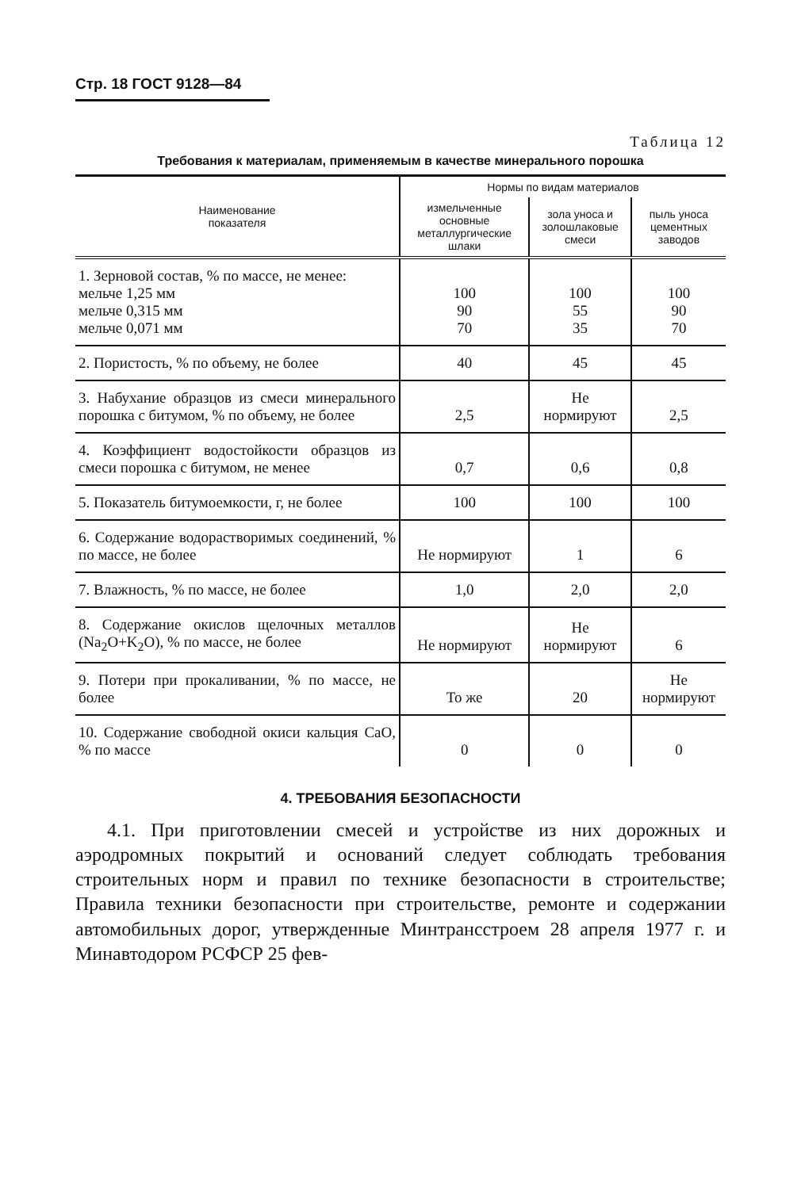Стр. 18 ГОСТ 9128—84
Таблица 12
Требования к материалам, применяемым в качестве минерального порошка
| Наименование показателя | Нормы по видам материалов | | |
| --- | --- | --- | --- |
| | измельченные основные металлургические шлаки | зола уноса и золошлаковые смеси | пыль уноса цементных заводов |
| 1. Зерновой состав, % по массе, не менее: мельче 1,25 мм мельче 0,315 мм мельче 0,071 мм | 100 90 70 | 100 55 35 | 100 90 70 |
| 2. Пористость, % по объему, не более | 40 | 45 | 45 |
| 3. Набухание образцов из смеси минерального порошка с битумом, % по объему, не более | 2,5 | Не нормируют | 2,5 |
| 4. Коэффициент водостойкости образцов из смеси порошка с битумом, не менее | 0,7 | 0,6 | 0,8 |
| 5. Показатель битумоемкости, г, не более | 100 | 100 | 100 |
| 6. Содержание водорастворимых соединений, % по массе, не более | Не нормируют | 1 | 6 |
| 7. Влажность, % по массе, не более | 1,0 | 2,0 | 2,0 |
| 8. Содержание окислов щелочных металлов (Na<sub>2</sub>O+K<sub>2</sub>O), % по массе, не более | Не нормируют | Не нормируют | 6 |
| 9. Потери при прокаливании, % по массе, не более | То же | 20 | Не нормируют |
| 10. Содержание свободной окиси кальция CaO, % по массе | 0 | 0 | 0 |
4. ТРЕБОВАНИЯ БЕЗОПАСНОСТИ
4.1. При приготовлении смесей и устройстве из них дорожных и аэродромных покрытий и оснований следует соблюдать требования строительных норм и правил по технике безопасности в строительстве; Правила техники безопасности при строительстве, ремонте и содержании автомобильных дорог, утвержденные Минтрансстроем 28 апреля 1977 г. и Минавтодором РСФСР 25 фев-